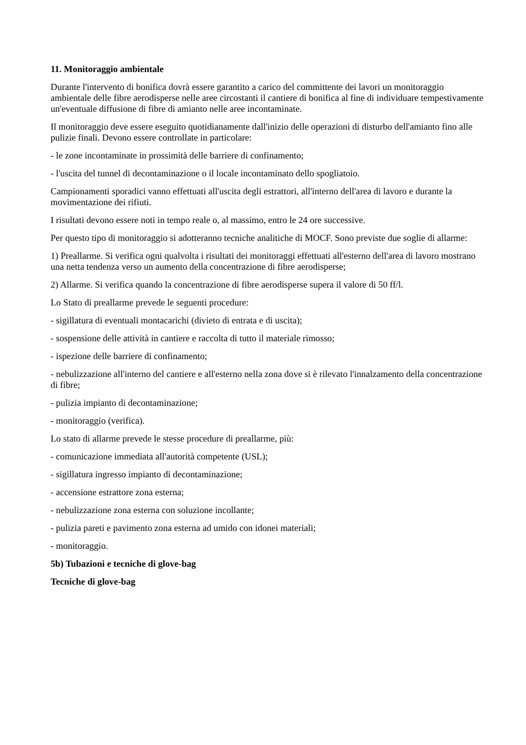11. Monitoraggio ambientale
Durante l'intervento di bonifica dovrà essere garantito a carico del committente dei lavori un monitoraggio ambientale delle fibre aerodisperse nelle aree circostanti il cantiere di bonifica al fine di individuare tempestivamente un'eventuale diffusione di fibre di amianto nelle aree incontaminate.
Il monitoraggio deve essere eseguito quotidianamente dall'inizio delle operazioni di disturbo dell'amianto fino alle pulizie finali. Devono essere controllate in particolare:
- le zone incontaminate in prossimità delle barriere di confinamento;
- l'uscita del tunnel di decontaminazione o il locale incontaminato dello spogliatoio.
Campionamenti sporadici vanno effettuati all'uscita degli estrattori, all'interno dell'area di lavoro e durante la movimentazione dei rifiuti.
I risultati devono essere noti in tempo reale o, al massimo, entro le 24 ore successive.
Per questo tipo di monitoraggio si adotteranno tecniche analitiche di MOCF. Sono previste due soglie di allarme:
1) Preallarme. Si verifica ogni qualvolta i risultati dei monitoraggi effettuati all'esterno dell'area di lavoro mostrano una netta tendenza verso un aumento della concentrazione di fibre aerodisperse;
2) Allarme. Si verifica quando la concentrazione di fibre aerodisperse supera il valore di 50 ff/l.
Lo Stato di preallarme prevede le seguenti procedure:
- sigillatura di eventuali montacarichi (divieto di entrata e di uscita);
- sospensione delle attività in cantiere e raccolta di tutto il materiale rimosso;
- ispezione delle barriere di confinamento;
- nebulizzazione all'interno del cantiere e all'esterno nella zona dove si è rilevato l'innalzamento della concentrazione di fibre;
- pulizia impianto di decontaminazione;
- monitoraggio (verifica).
Lo stato di allarme prevede le stesse procedure di preallarme, più:
- comunicazione immediata all'autorità competente (USL);
- sigillatura ingresso impianto di decontaminazione;
- accensione estrattore zona esterna;
- nebulizzazione zona esterna con soluzione incollante;
- pulizia pareti e pavimento zona esterna ad umido con idonei materiali;
- monitoraggio.
5b) Tubazioni e tecniche di glove-bag
Tecniche di glove-bag